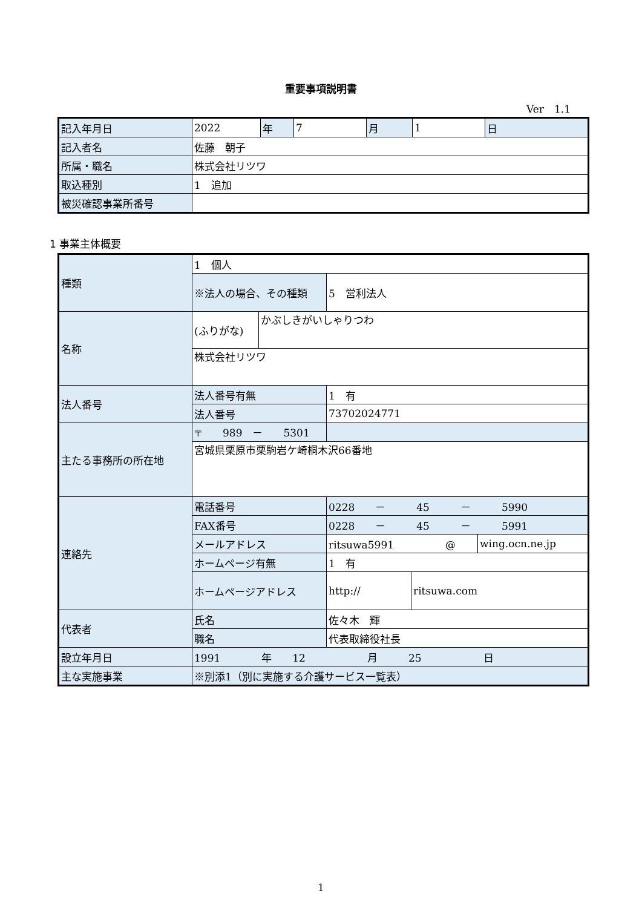重要事項説明書
Ver　1.1
| 記入年月日 | 2022 | 年 | 7 | 月 | 1 | 日 |
| 記入者名 | 佐藤 朝子 | | | | | |
| 所属・職名 | 株式会社リツワ | | | | | |
| 取込種別 | 1 追加 | | | | | |
| 被災確認事業所番号 | | | | | | |
1 事業主体概要
| 種類 | 1 個人 | | | | |
| | ※法人の場合、その種類 | | 5 営利法人 | | |
| 名称 | (ふりがな) | かぶしきがいしゃりつわ | | | |
| | 株式会社リツワ | | | | |
| 法人番号 | 法人番号有無 | | 1 有 | | |
| | 法人番号 | | 73702024771 | | |
| 主たる事務所の所在地 | 〒 989 － 5301 | | | | |
| | 宮城県栗原市栗駒岩ケ崎桐木沢66番地 | | | | |
| 連絡先 | 電話番号 | | 0228 － 45 － 5990 | | |
| | FAX番号 | | 0228 － 45 － 5991 | | |
| | メールアドレス | | ritsuwa5991 @ | | wing.ocn.ne.jp |
| | ホームページ有無 | | 1 有 | | |
| | ホームページアドレス | | http:// | ritsuwa.com | |
| 代表者 | 氏名 | | 佐々木 輝 | | |
| | 職名 | | 代表取締役社長 | | |
| 設立年月日 | 1991 年 12 月 25 日 | | | | |
| 主な実施事業 | ※別添1（別に実施する介護サービス一覧表） | | | | |
1